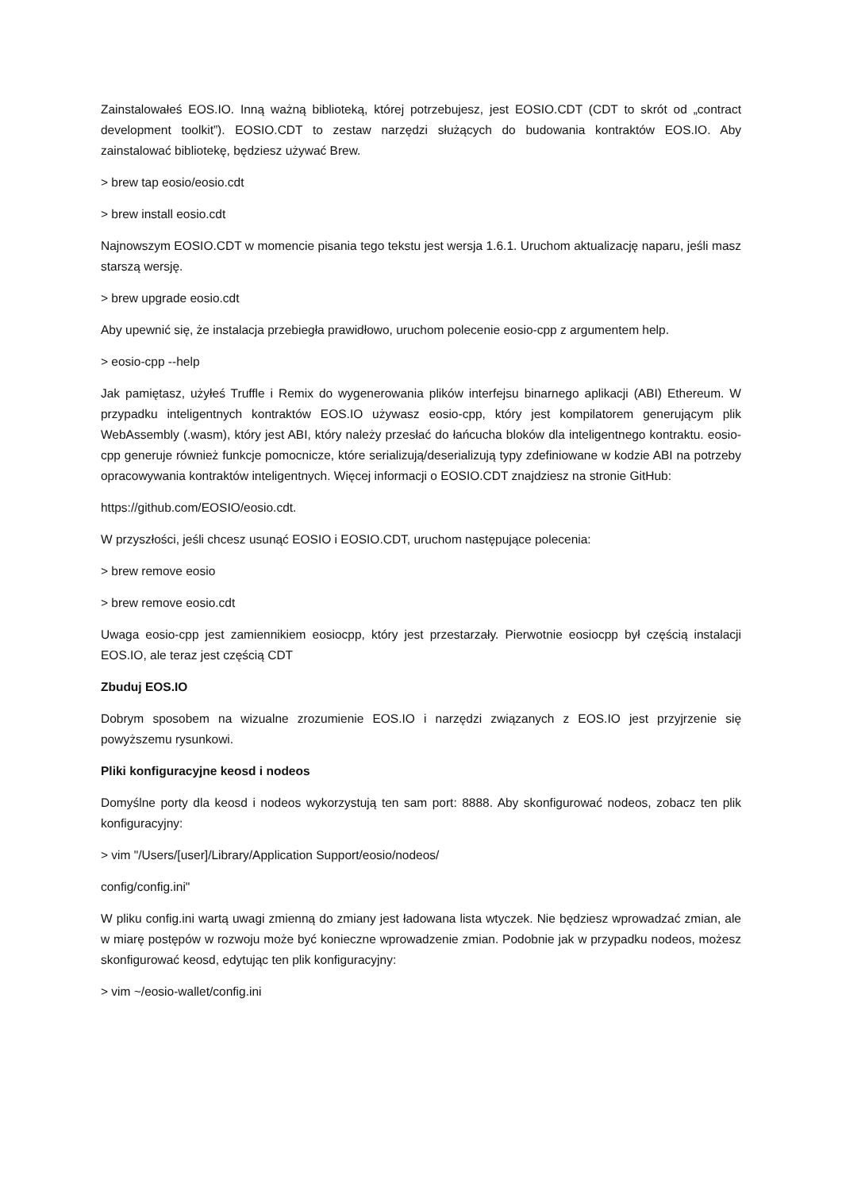Zainstalowałeś EOS.IO. Inną ważną biblioteką, której potrzebujesz, jest EOSIO.CDT (CDT to skrót od „contract development toolkit”). EOSIO.CDT to zestaw narzędzi służących do budowania kontraktów EOS.IO. Aby zainstalować bibliotekę, będziesz używać Brew.
> brew tap eosio/eosio.cdt
> brew install eosio.cdt
Najnowszym EOSIO.CDT w momencie pisania tego tekstu jest wersja 1.6.1. Uruchom aktualizację naparu, jeśli masz starszą wersję.
> brew upgrade eosio.cdt
Aby upewnić się, że instalacja przebiegła prawidłowo, uruchom polecenie eosio-cpp z argumentem help.
> eosio-cpp --help
Jak pamiętasz, użyłeś Truffle i Remix do wygenerowania plików interfejsu binarnego aplikacji (ABI) Ethereum. W przypadku inteligentnych kontraktów EOS.IO używasz eosio-cpp, który jest kompilatorem generującym plik WebAssembly (.wasm), który jest ABI, który należy przesłać do łańcucha bloków dla inteligentnego kontraktu. eosio-cpp generuje również funkcje pomocnicze, które serializują/deserializują typy zdefiniowane w kodzie ABI na potrzeby opracowywania kontraktów inteligentnych. Więcej informacji o EOSIO.CDT znajdziesz na stronie GitHub:
https://github.com/EOSIO/eosio.cdt.
W przyszłości, jeśli chcesz usunąć EOSIO i EOSIO.CDT, uruchom następujące polecenia:
> brew remove eosio
> brew remove eosio.cdt
Uwaga eosio-cpp jest zamiennikiem eosiocpp, który jest przestarzały. Pierwotnie eosiocpp był częścią instalacji EOS.IO, ale teraz jest częścią CDT
Zbuduj EOS.IO
Dobrym sposobem na wizualne zrozumienie EOS.IO i narzędzi związanych z EOS.IO jest przyjrzenie się powyższemu rysunkowi.
Pliki konfiguracyjne keosd i nodeos
Domyślne porty dla keosd i nodeos wykorzystują ten sam port: 8888. Aby skonfigurować nodeos, zobacz ten plik konfiguracyjny:
> vim "/Users/[user]/Library/Application Support/eosio/nodeos/
config/config.ini"
W pliku config.ini wartą uwagi zmienną do zmiany jest ładowana lista wtyczek. Nie będziesz wprowadzać zmian, ale w miarę postępów w rozwoju może być konieczne wprowadzenie zmian. Podobnie jak w przypadku nodeos, możesz skonfigurować keosd, edytując ten plik konfiguracyjny:
> vim ~/eosio-wallet/config.ini